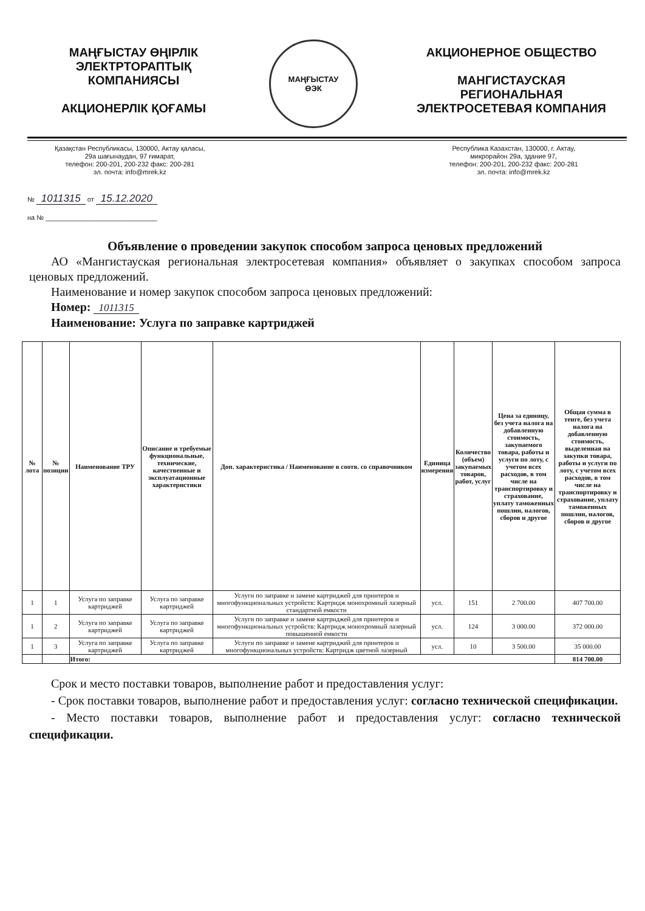МАҢҒЫСТАУ ӨҢІРЛІК
ЭЛЕКТРТОРАПТЫҚ
КОМПАНИЯСЫ
АКЦИОНЕРЛІК ҚОҒАМЫ
МАҢҒЫСТАУ
ӨЭК
АКЦИОНЕРНОЕ ОБЩЕСТВО
МАНГИСТАУСКАЯ
РЕГИОНАЛЬНАЯ
ЭЛЕКТРОСЕТЕВАЯ КОМПАНИЯ
Қазақстан Республикасы, 130000, Актау қаласы,
29а шағынаудан, 97 ғимарат,
телефон: 200-201, 200-232 факс: 200-281
эл. почта: info@mrek.kz
Республика Казахстан, 130000, г. Актау,
микрорайон 29а, здание 97,
телефон: 200-201, 200-232 факс: 200-281
эл. почта: info@mrek.kz
№ 1011315 от 15.12.2020
на № ______________________________
Объявление о проведении закупок способом запроса ценовых предложений
АО «Мангистауская региональная электросетевая компания» объявляет о закупках способом запроса ценовых предложений.
Наименование и номер закупок способом запроса ценовых предложений:
Номер: 1011315
Наименование: Услуга по заправке картриджей
| № лота | № позиции | Наименование ТРУ | Описание и требуемые функциональные, технические, качественные и эксплуатационные характеристики | Доп. характеристика / Наименование в соотв. со справочником | Единица измерения | Количество (объем) закупаемых товаров, работ, услуг | Цена за единицу, без учета налога на добавленную стоимость, закупаемого товара, работы и услуги по лоту, с учетом всех расходов, в том числе на транспортировку и страхование, уплату таможенных пошлин, налогов, сборов и другое | Общая сумма в тенге, без учета налога на добавленную стоимость, выделенная на закупки товара, работы и услуги по лоту, с учетом всех расходов, в том числе на транспортировку и страхование, уплату таможенных пошлин, налогов, сборов и другое |
| --- | --- | --- | --- | --- | --- | --- | --- | --- |
| 1 | 1 | Услуга по заправке картриджей | Услуга по заправке картриджей | Услуги по заправке и замене картриджей для принтеров и многофункциональных устройств: Картридж монохромный лазерный стандартной емкости | усл. | 151 | 2 700.00 | 407 700.00 |
| 1 | 2 | Услуга по заправке картриджей | Услуга по заправке картриджей | Услуги по заправке и замене картриджей для принтеров и многофункциональных устройств: Картридж монохромный лазерный повышенной емкости | усл. | 124 | 3 000.00 | 372 000.00 |
| 1 | 3 | Услуга по заправке картриджей | Услуга по заправке картриджей | Услуги по заправке и замене картриджей для принтеров и многофункциональных устройств: Картридж цветной лазерный | усл. | 10 | 3 500.00 | 35 000.00 |
| | | Итого: | | | | | | 814 700.00 |
Срок и место поставки товаров, выполнение работ и предоставления услуг:
- Срок поставки товаров, выполнение работ и предоставления услуг: согласно технической спецификации.
- Место поставки товаров, выполнение работ и предоставления услуг: согласно технической спецификации.